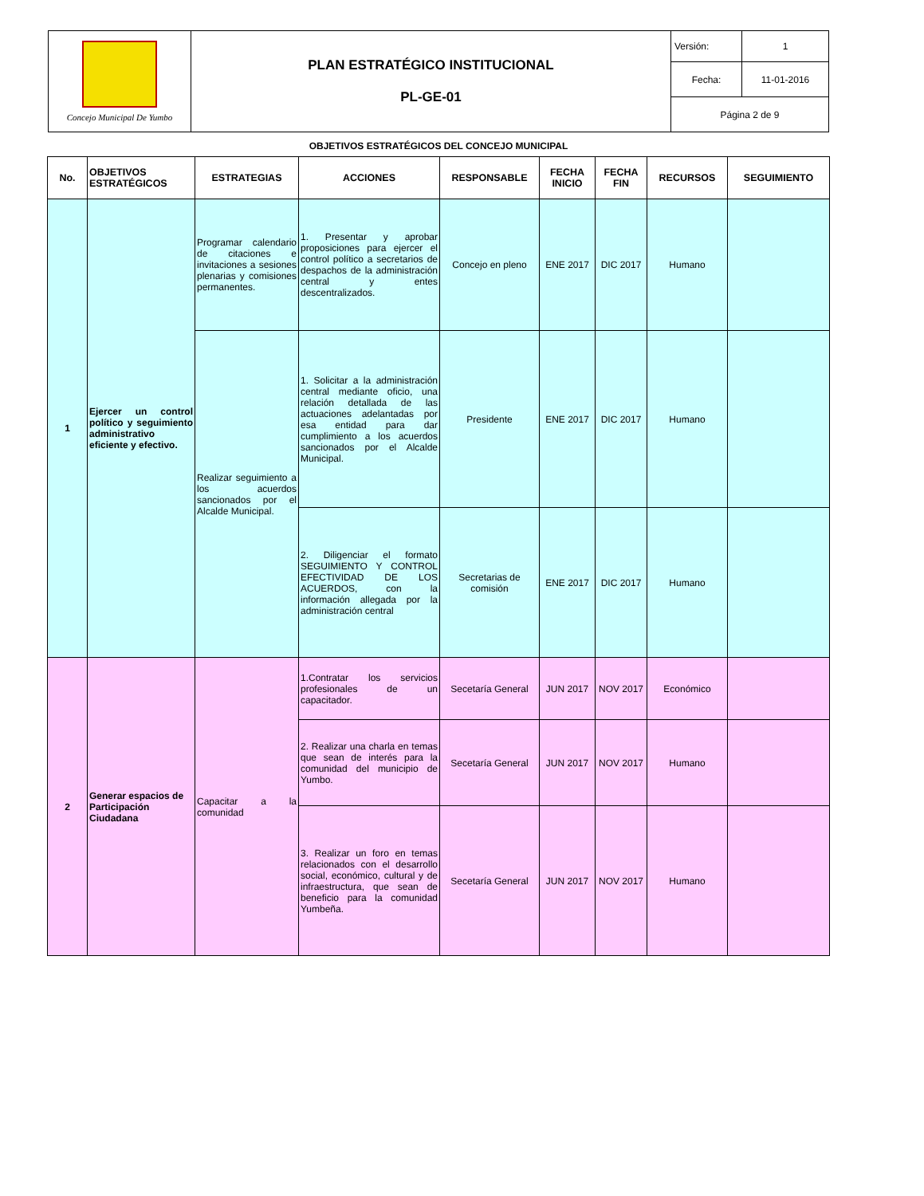| Concejo Municipal De Yumbo | PLAN ESTRATÉGICO INSTITUCIONAL PL-GE-01 | Versión: | 1 |
| | | Fecha: | 11-01-2016 |
| | | Página 2 de 9 | |
OBJETIVOS ESTRATÉGICOS DEL CONCEJO MUNICIPAL
| No. | OBJETIVOS ESTRATÉGICOS | ESTRATEGIAS | ACCIONES | RESPONSABLE | FECHA INICIO | FECHA FIN | RECURSOS | SEGUIMIENTO |
| --- | --- | --- | --- | --- | --- | --- | --- | --- |
| 1 | Ejercer un control político y seguimiento administrativo eficiente y efectivo. | Programar calendario de citaciones e invitaciones a sesiones plenarias y comisiones permanentes. | 1. Presentar y aprobar proposiciones para ejercer el control político a secretarios de despachos de la administración central y entes descentralizados. | Concejo en pleno | ENE 2017 | DIC 2017 | Humano | |
| | | Realizar seguimiento a los acuerdos sancionados por el Alcalde Municipal. | 1. Solicitar a la administración central mediante oficio, una relación detallada de las actuaciones adelantadas por esa entidad para dar cumplimiento a los acuerdos sancionados por el Alcalde Municipal. | Presidente | ENE 2017 | DIC 2017 | Humano | |
| | | | 2. Diligenciar el formato SEGUIMIENTO Y CONTROL EFECTIVIDAD DE LOS ACUERDOS, con la información allegada por la administración central | Secretarias de comisión | ENE 2017 | DIC 2017 | Humano | |
| 2 | Generar espacios de Participación Ciudadana | Capacitar a la comunidad | 1.Contratar los servicios profesionales de un capacitador. | Secetaría General | JUN 2017 | NOV 2017 | Económico | |
| | | | 2. Realizar una charla en temas que sean de interés para la comunidad del municipio de Yumbo. | Secetaría General | JUN 2017 | NOV 2017 | Humano | |
| | | | 3. Realizar un foro en temas relacionados con el desarrollo social, económico, cultural y de infraestructura, que sean de beneficio para la comunidad Yumbeña. | Secetaría General | JUN 2017 | NOV 2017 | Humano | |